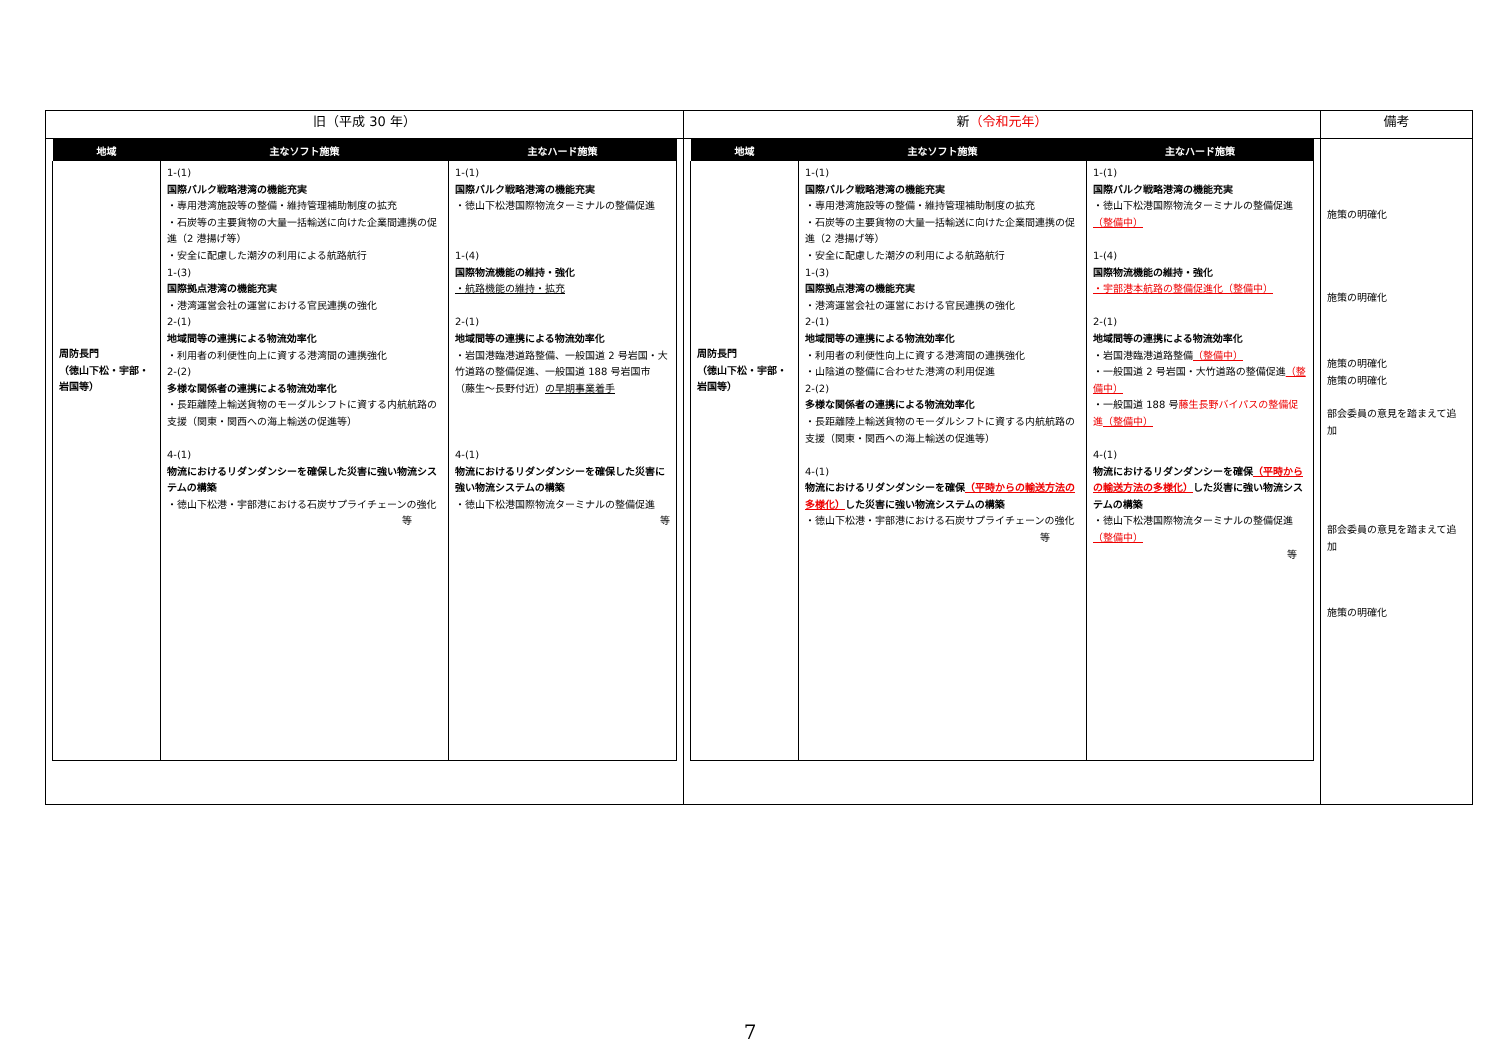| 旧（平成 30 年） | 新 （令和元年） | 備考 |
| --- | --- | --- |
| / 地域 / 主なソフト施策 / 主なハード施策 / / --- / --- / --- / / 周防長門 （徳山下松・宇部・岩国等） / 1-(1) 国際バルク戦略港湾の機能充実 ・専用港湾施設等の整備・維持管理補助制度の拡充 ・石炭等の主要貨物の大量一括輸送に向けた企業間連携の促進（2 港揚げ等） ・安全に配慮した潮汐の利用による航路航行 1-(3) 国際拠点港湾の機能充実 ・港湾運営会社の運営における官民連携の強化 2-(1) 地域間等の連携による物流効率化 ・利用者の利便性向上に資する港湾間の連携強化 2-(2) 多様な関係者の連携による物流効率化 ・長距離陸上輸送貨物のモーダルシフトに資する内航航路の支援（関東・関西への海上輸送の促進等） 4-(1) 物流におけるリダンダンシーを確保した災害に強い物流システムの構築 ・徳山下松港・宇部港における石炭サプライチェーンの強化 等 / 1-(1) 国際バルク戦略港湾の機能充実 ・徳山下松港国際物流ターミナルの整備促進 1-(4) 国際物流機能の維持・強化 ・航路機能の維持・拡充 2-(1) 地域間等の連携による物流効率化 ・岩国港臨港道路整備、一般国道 2 号岩国・大竹道路の整備促進、一般国道 188 号岩国市（藤生～長野付近） の早期事業着手 4-(1) 物流におけるリダンダンシーを確保した災害に強い物流システムの構築 ・徳山下松港国際物流ターミナルの整備促進 等 / | / 地域 / 主なソフト施策 / 主なハード施策 / / --- / --- / --- / / 周防長門 （徳山下松・宇部・岩国等） / 1-(1) 国際バルク戦略港湾の機能充実 ・専用港湾施設等の整備・維持管理補助制度の拡充 ・石炭等の主要貨物の大量一括輸送に向けた企業間連携の促進（2 港揚げ等） ・安全に配慮した潮汐の利用による航路航行 1-(3) 国際拠点港湾の機能充実 ・港湾運営会社の運営における官民連携の強化 2-(1) 地域間等の連携による物流効率化 ・利用者の利便性向上に資する港湾間の連携強化 ・山陰道の整備に合わせた港湾の利用促進 2-(2) 多様な関係者の連携による物流効率化 ・長距離陸上輸送貨物のモーダルシフトに資する内航航路の支援（関東・関西への海上輸送の促進等） 4-(1) 物流におけるリダンダンシーを確保 （平時からの輸送方法の多様化） した災害に強い物流システムの構築 ・徳山下松港・宇部港における石炭サプライチェーンの強化 等 / 1-(1) 国際バルク戦略港湾の機能充実 ・徳山下松港国際物流ターミナルの整備促進 （整備中） 1-(4) 国際物流機能の維持・強化 ・宇部港本航路の整備促進化（整備中） 2-(1) 地域間等の連携による物流効率化 ・岩国港臨港道路整備 （整備中） ・一般国道 2 号岩国・大竹道路の整備促進 （整備中） ・一般国道 188 号 藤生長野バイパスの整備促進 （整備中） 4-(1) 物流におけるリダンダンシーを確保 （平時からの輸送方法の多様化） した災害に強い物流システムの構築 ・徳山下松港国際物流ターミナルの整備促進 （整備中） 等 / | 施策の明確化 施策の明確化 施策の明確化 施策の明確化 部会委員の意見を踏まえて追加 部会委員の意見を踏まえて追加 施策の明確化 |
7